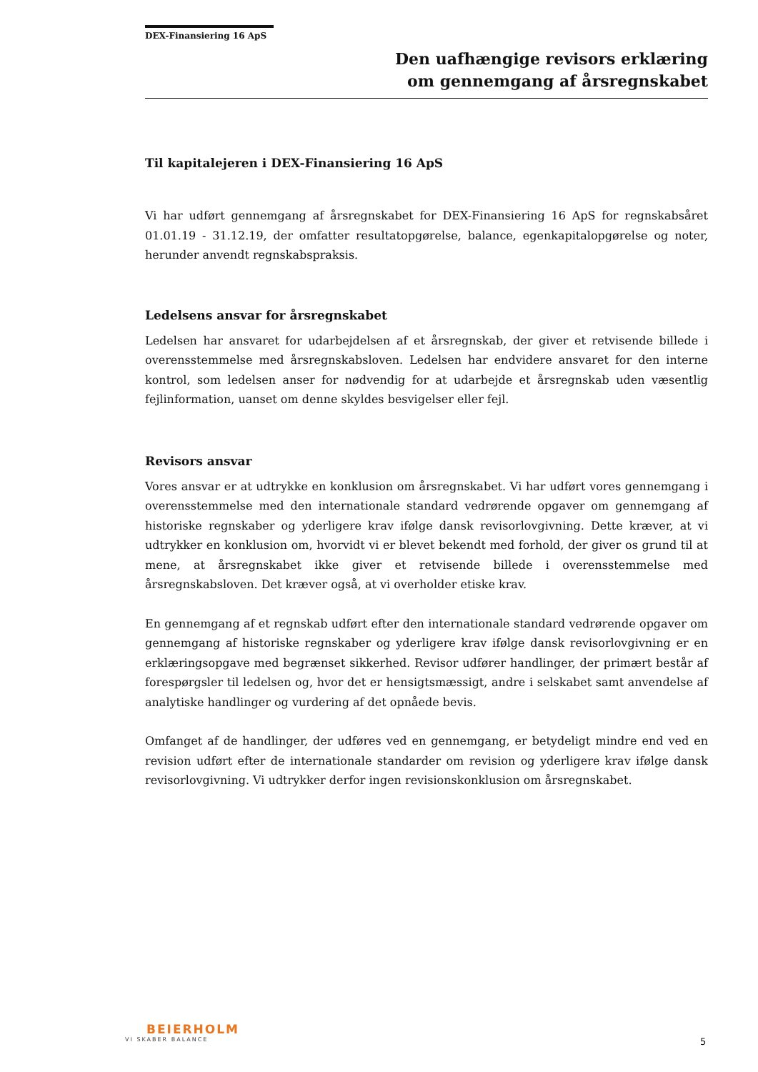DEX-Finansiering 16 ApS
Den uafhængige revisors erklæring
om gennemgang af årsregnskabet
Til kapitalejeren i DEX-Finansiering 16 ApS
Vi har udført gennemgang af årsregnskabet for DEX-Finansiering 16 ApS for regnskabsåret 01.01.19 - 31.12.19, der omfatter resultatopgørelse, balance, egenkapitalopgørelse og noter, herunder anvendt regnskabspraksis.
Ledelsens ansvar for årsregnskabet
Ledelsen har ansvaret for udarbejdelsen af et årsregnskab, der giver et retvisende billede i overensstemmelse med årsregnskabsloven. Ledelsen har endvidere ansvaret for den interne kontrol, som ledelsen anser for nødvendig for at udarbejde et årsregnskab uden væsentlig fejlinformation, uanset om denne skyldes besvigelser eller fejl.
Revisors ansvar
Vores ansvar er at udtrykke en konklusion om årsregnskabet. Vi har udført vores gennemgang i overensstemmelse med den internationale standard vedrørende opgaver om gennemgang af historiske regnskaber og yderligere krav ifølge dansk revisorlovgivning. Dette kræver, at vi udtrykker en konklusion om, hvorvidt vi er blevet bekendt med forhold, der giver os grund til at mene, at årsregnskabet ikke giver et retvisende billede i overensstemmelse med årsregnskabsloven. Det kræver også, at vi overholder etiske krav.
En gennemgang af et regnskab udført efter den internationale standard vedrørende opgaver om gennemgang af historiske regnskaber og yderligere krav ifølge dansk revisorlovgivning er en erklæringsopgave med begrænset sikkerhed. Revisor udfører handlinger, der primært består af forespørgsler til ledelsen og, hvor det er hensigtsmæssigt, andre i selskabet samt anvendelse af analytiske handlinger og vurdering af det opnåede bevis.
Omfanget af de handlinger, der udføres ved en gennemgang, er betydeligt mindre end ved en revision udført efter de internationale standarder om revision og yderligere krav ifølge dansk revisorlovgivning. Vi udtrykker derfor ingen revisionskonklusion om årsregnskabet.
BEIERHOLM
VI SKABER BALANCE
5